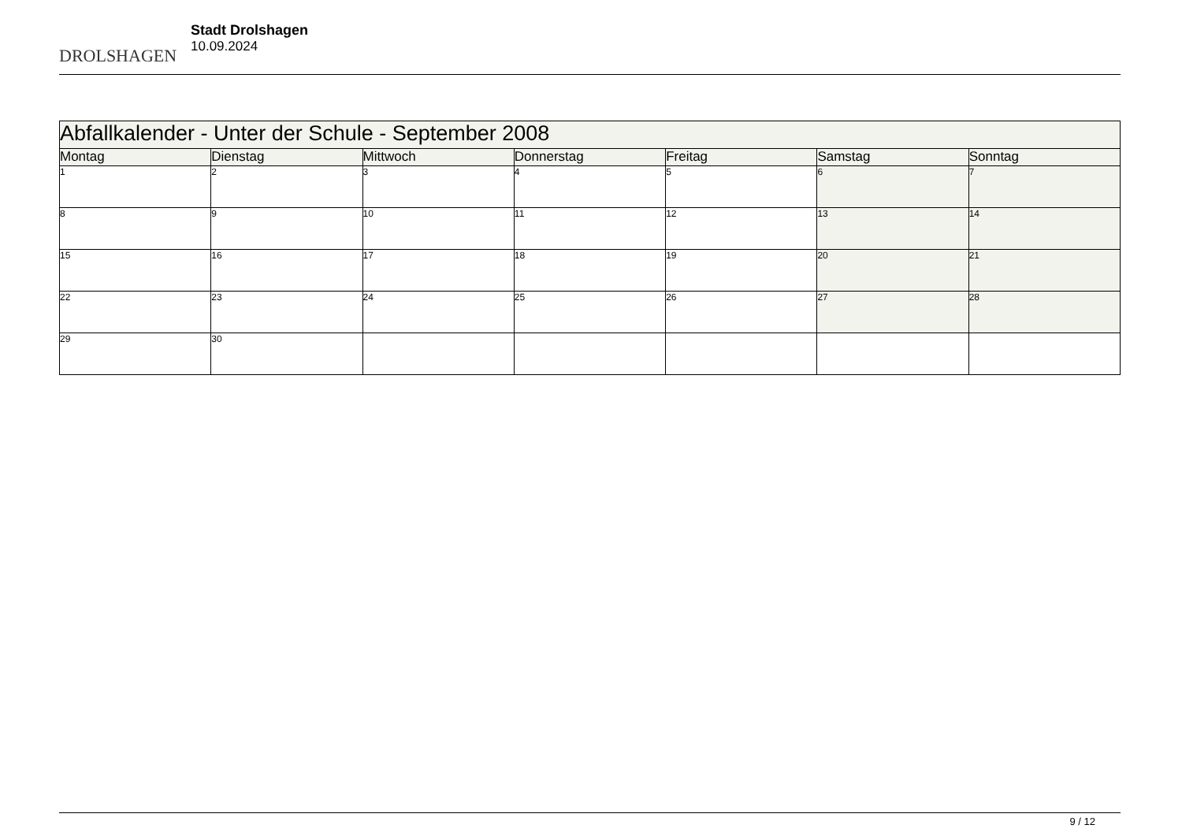DROLSHAGEN
Stadt Drolshagen
10.09.2024
| Abfallkalender - Unter der Schule - September 2008 | | | | | | |
| Montag | Dienstag | Mittwoch | Donnerstag | Freitag | Samstag | Sonntag |
| 1 | 2 | 3 | 4 | 5 | 6 | 7 |
| 8 | 9 | 10 | 11 | 12 | 13 | 14 |
| 15 | 16 | 17 | 18 | 19 | 20 | 21 |
| 22 | 23 | 24 | 25 | 26 | 27 | 28 |
| 29 | 30 | | | | | |
9 / 12